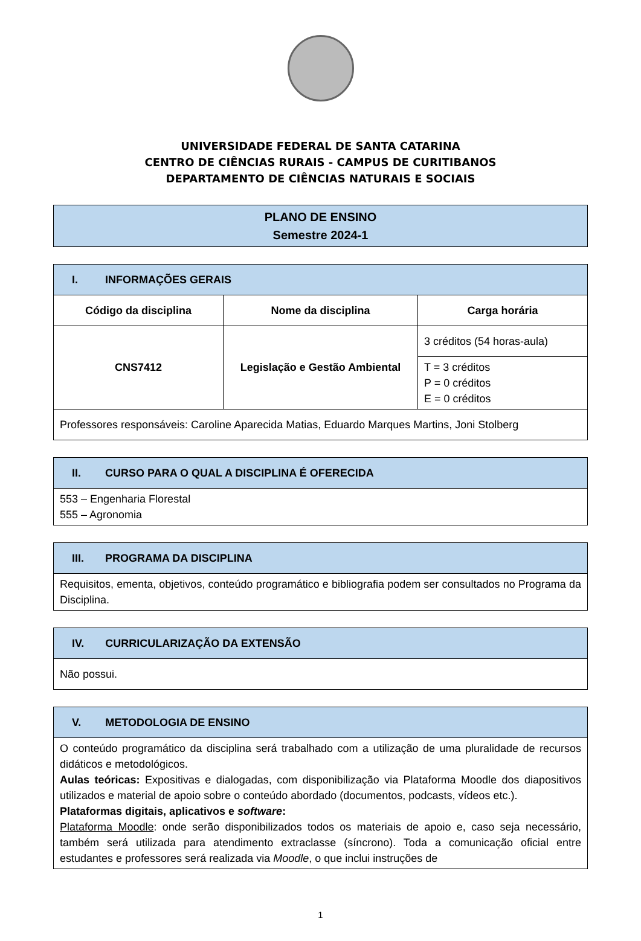UNIVERSIDADE FEDERAL DE SANTA CATARINA
CENTRO DE CIÊNCIAS RURAIS - CAMPUS DE CURITIBANOS
DEPARTAMENTO DE CIÊNCIAS NATURAIS E SOCIAIS
| PLANO DE ENSINO Semestre 2024-1 |
| I. INFORMAÇÕES GERAIS | | |
| Código da disciplina | Nome da disciplina | Carga horária |
| CNS7412 | Legislação e Gestão Ambiental | 3 créditos (54 horas-aula) |
| | | T = 3 créditos P = 0 créditos E = 0 créditos |
| Professores responsáveis: Caroline Aparecida Matias, Eduardo Marques Martins, Joni Stolberg | | |
| II. CURSO PARA O QUAL A DISCIPLINA É OFERECIDA |
| 553 – Engenharia Florestal 555 – Agronomia |
| III. PROGRAMA DA DISCIPLINA |
| Requisitos, ementa, objetivos, conteúdo programático e bibliografia podem ser consultados no Programa da Disciplina. |
| IV. CURRICULARIZAÇÃO DA EXTENSÃO |
| Não possui. |
| V. METODOLOGIA DE ENSINO |
| O conteúdo programático da disciplina será trabalhado com a utilização de uma pluralidade de recursos didáticos e metodológicos. Aulas teóricas: Expositivas e dialogadas, com disponibilização via Plataforma Moodle dos diapositivos utilizados e material de apoio sobre o conteúdo abordado (documentos, podcasts, vídeos etc.). Plataformas digitais, aplicativos e software : Plataforma Moodle : onde serão disponibilizados todos os materiais de apoio e, caso seja necessário, também será utilizada para atendimento extraclasse (síncrono). Toda a comunicação oficial entre estudantes e professores será realizada via Moodle , o que inclui instruções de |
1